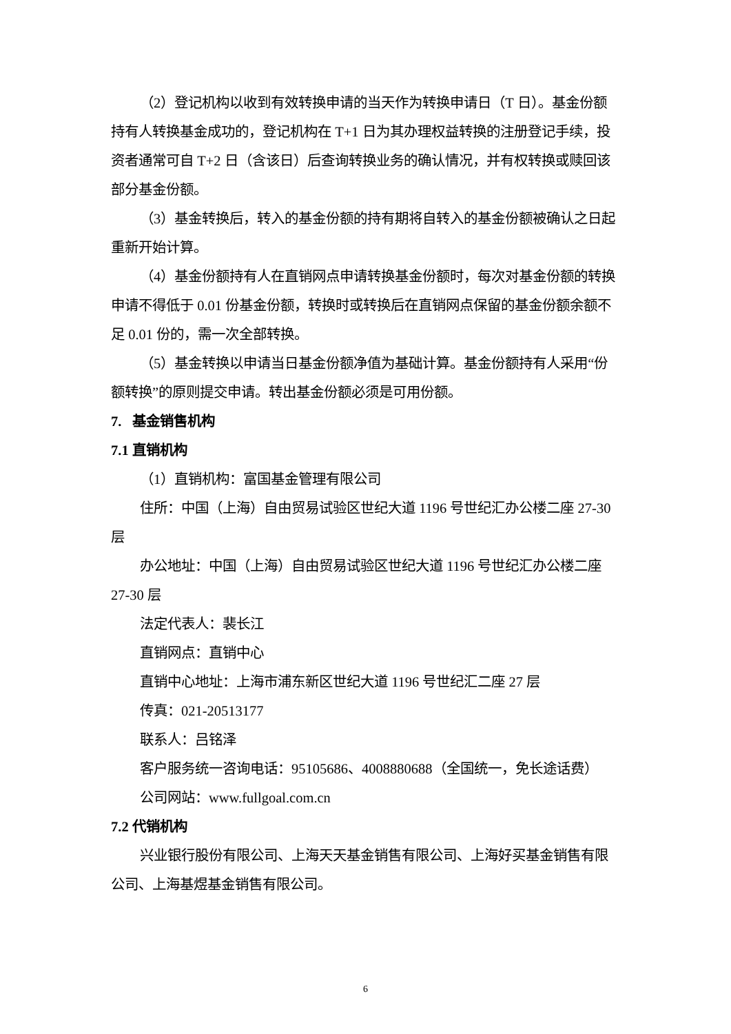（2）登记机构以收到有效转换申请的当天作为转换申请日（T 日）。基金份额持有人转换基金成功的，登记机构在 T+1 日为其办理权益转换的注册登记手续，投资者通常可自 T+2 日（含该日）后查询转换业务的确认情况，并有权转换或赎回该部分基金份额。
（3）基金转换后，转入的基金份额的持有期将自转入的基金份额被确认之日起重新开始计算。
（4）基金份额持有人在直销网点申请转换基金份额时，每次对基金份额的转换申请不得低于 0.01 份基金份额，转换时或转换后在直销网点保留的基金份额余额不足 0.01 份的，需一次全部转换。
（5）基金转换以申请当日基金份额净值为基础计算。基金份额持有人采用“份额转换”的原则提交申请。转出基金份额必须是可用份额。
7. 基金销售机构
7.1 直销机构
（1）直销机构：富国基金管理有限公司
住所：中国（上海）自由贸易试验区世纪大道 1196 号世纪汇办公楼二座 27-30 层
办公地址：中国（上海）自由贸易试验区世纪大道 1196 号世纪汇办公楼二座 27-30 层
法定代表人：裴长江
直销网点：直销中心
直销中心地址：上海市浦东新区世纪大道 1196 号世纪汇二座 27 层
传真：021-20513177
联系人：吕铭泽
客户服务统一咨询电话：95105686、4008880688（全国统一，免长途话费）
公司网站：www.fullgoal.com.cn
7.2 代销机构
兴业银行股份有限公司、上海天天基金销售有限公司、上海好买基金销售有限公司、上海基煜基金销售有限公司。
6